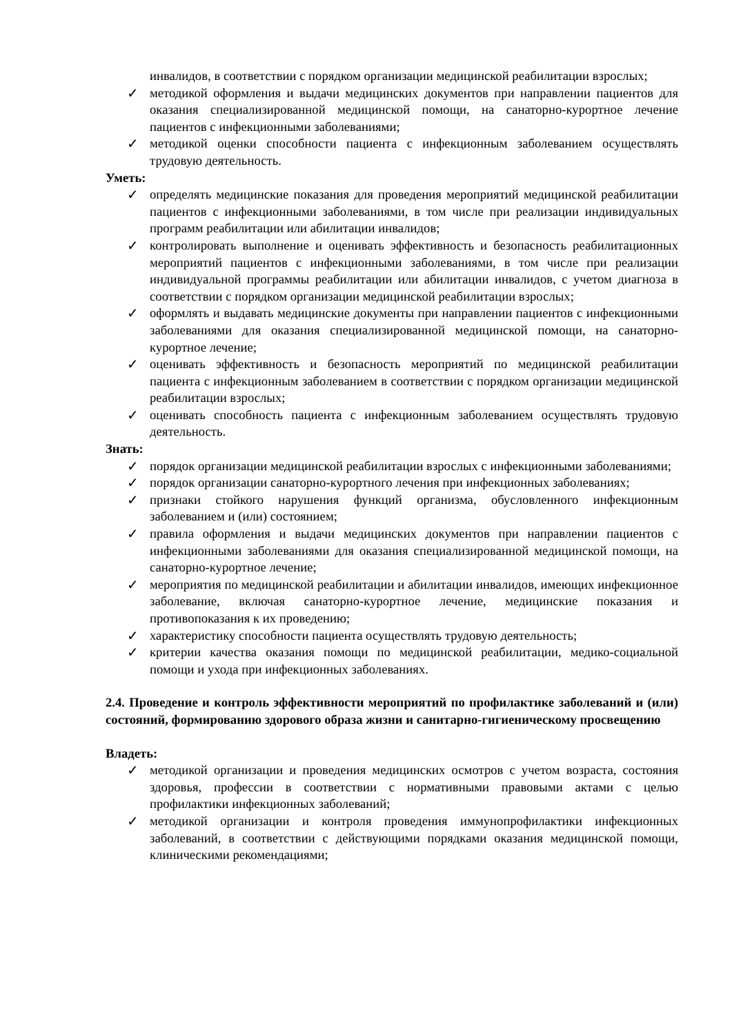инвалидов, в соответствии с порядком организации медицинской реабилитации взрослых;
✓ методикой оформления и выдачи медицинских документов при направлении пациентов для оказания специализированной медицинской помощи, на санаторно-курортное лечение пациентов с инфекционными заболеваниями;
✓ методикой оценки способности пациента с инфекционным заболеванием осуществлять трудовую деятельность.
Уметь:
✓ определять медицинские показания для проведения мероприятий медицинской реабилитации пациентов с инфекционными заболеваниями, в том числе при реализации индивидуальных программ реабилитации или абилитации инвалидов;
✓ контролировать выполнение и оценивать эффективность и безопасность реабилитационных мероприятий пациентов с инфекционными заболеваниями, в том числе при реализации индивидуальной программы реабилитации или абилитации инвалидов, с учетом диагноза в соответствии с порядком организации медицинской реабилитации взрослых;
✓ оформлять и выдавать медицинские документы при направлении пациентов с инфекционными заболеваниями для оказания специализированной медицинской помощи, на санаторно-курортное лечение;
✓ оценивать эффективность и безопасность мероприятий по медицинской реабилитации пациента с инфекционным заболеванием в соответствии с порядком организации медицинской реабилитации взрослых;
✓ оценивать способность пациента с инфекционным заболеванием осуществлять трудовую деятельность.
Знать:
✓ порядок организации медицинской реабилитации взрослых с инфекционными заболеваниями;
✓ порядок организации санаторно-курортного лечения при инфекционных заболеваниях;
✓ признаки стойкого нарушения функций организма, обусловленного инфекционным заболеванием и (или) состоянием;
✓ правила оформления и выдачи медицинских документов при направлении пациентов с инфекционными заболеваниями для оказания специализированной медицинской помощи, на санаторно-курортное лечение;
✓ мероприятия по медицинской реабилитации и абилитации инвалидов, имеющих инфекционное заболевание, включая санаторно-курортное лечение, медицинские показания и противопоказания к их проведению;
✓ характеристику способности пациента осуществлять трудовую деятельность;
✓ критерии качества оказания помощи по медицинской реабилитации, медико-социальной помощи и ухода при инфекционных заболеваниях.
2.4. Проведение и контроль эффективности мероприятий по профилактике заболеваний и (или) состояний, формированию здорового образа жизни и санитарно-гигиеническому просвещению
Владеть:
✓ методикой организации и проведения медицинских осмотров с учетом возраста, состояния здоровья, профессии в соответствии с нормативными правовыми актами с целью профилактики инфекционных заболеваний;
✓ методикой организации и контроля проведения иммунопрофилактики инфекционных заболеваний, в соответствии с действующими порядками оказания медицинской помощи, клиническими рекомендациями;